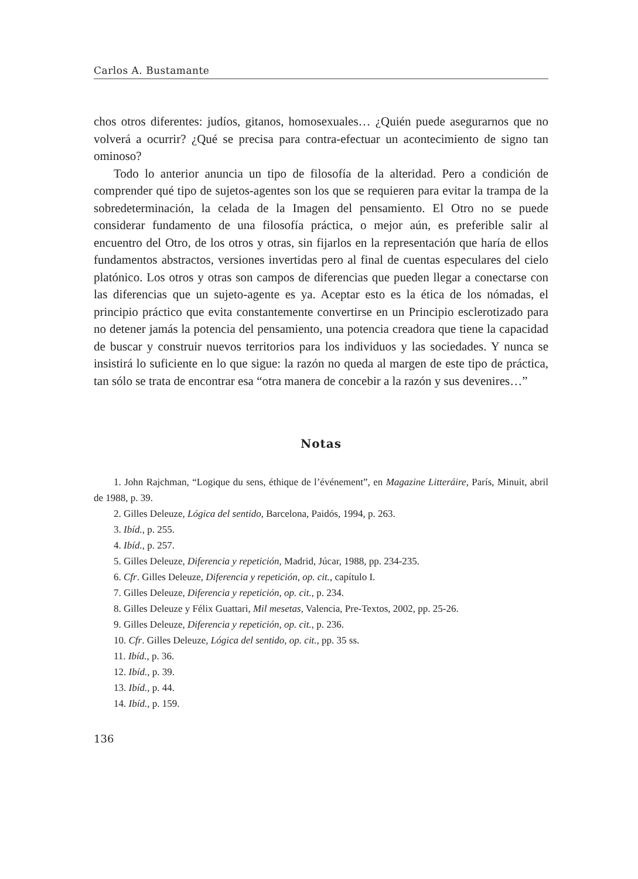Carlos A. Bustamante
chos otros diferentes: judíos, gitanos, homosexuales… ¿Quién puede asegurarnos que no volverá a ocurrir? ¿Qué se precisa para contra-efectuar un acontecimiento de signo tan ominoso?
Todo lo anterior anuncia un tipo de filosofía de la alteridad. Pero a condición de comprender qué tipo de sujetos-agentes son los que se requieren para evitar la trampa de la sobredeterminación, la celada de la Imagen del pensamiento. El Otro no se puede considerar fundamento de una filosofía práctica, o mejor aún, es preferible salir al encuentro del Otro, de los otros y otras, sin fijarlos en la representación que haría de ellos fundamentos abstractos, versiones invertidas pero al final de cuentas especulares del cielo platónico. Los otros y otras son campos de diferencias que pueden llegar a conectarse con las diferencias que un sujeto-agente es ya. Aceptar esto es la ética de los nómadas, el principio práctico que evita constantemente convertirse en un Principio esclerotizado para no detener jamás la potencia del pensamiento, una potencia creadora que tiene la capacidad de buscar y construir nuevos territorios para los individuos y las sociedades. Y nunca se insistirá lo suficiente en lo que sigue: la razón no queda al margen de este tipo de práctica, tan sólo se trata de encontrar esa “otra manera de concebir a la razón y sus devenires…”
Notas
1. John Rajchman, “Logique du sens, éthique de l’événement”, en Magazine Litteráire, París, Minuit, abril de 1988, p. 39.
2. Gilles Deleuze, Lógica del sentido, Barcelona, Paidós, 1994, p. 263.
3. Ibíd., p. 255.
4. Ibíd., p. 257.
5. Gilles Deleuze, Diferencia y repetición, Madrid, Júcar, 1988, pp. 234-235.
6. Cfr. Gilles Deleuze, Diferencia y repetición, op. cit., capítulo I.
7. Gilles Deleuze, Diferencia y repetición, op. cit., p. 234.
8. Gilles Deleuze y Félix Guattari, Mil mesetas, Valencia, Pre-Textos, 2002, pp. 25-26.
9. Gilles Deleuze, Diferencia y repetición, op. cit., p. 236.
10. Cfr. Gilles Deleuze, Lógica del sentido, op. cit., pp. 35 ss.
11. Ibíd., p. 36.
12. Ibíd., p. 39.
13. Ibíd., p. 44.
14. Ibíd., p. 159.
136